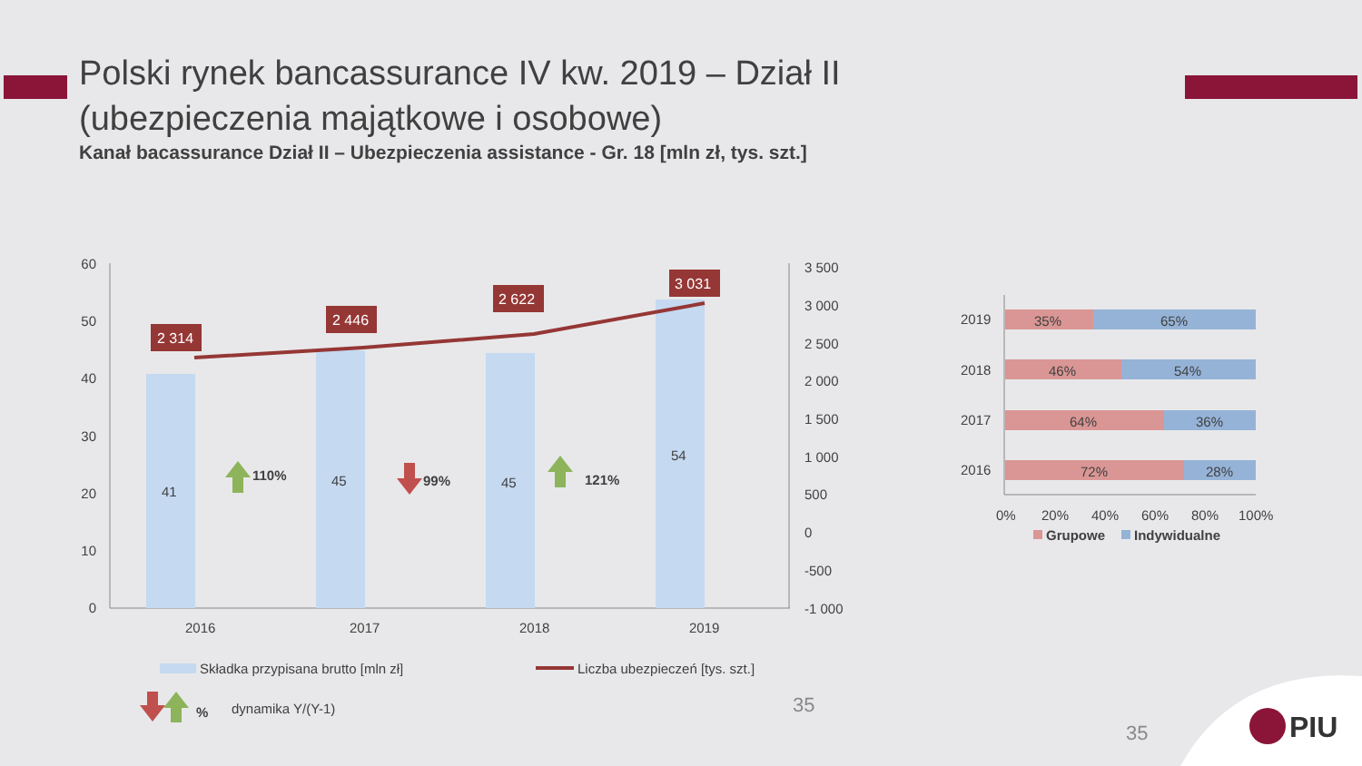Polski rynek bancassurance IV kw. 2019 – Dział II
(ubezpieczenia majątkowe i osobowe)
Kanał bacassurance Dział II – Ubezpieczenia assistance - Gr. 18 [mln zł, tys. szt.]
60
50
40
30
20
10
0
3 500
3 000
2 500
2 000
1 500
1 000
500
0
-500
-1 000
2 314
2 446
2 622
3 031
41
45
45
54
2016
2017
2018
2019
110%
99%
121%
Składka przypisana brutto [mln zł]
Liczba ubezpieczeń [tys. szt.]
%
dynamika Y/(Y-1)
35
2019
2018
2017
2016
35%
65%
46%
54%
64%
36%
72%
28%
0%
20%
40%
60%
80%
100%
Grupowe
Indywidualne
35
PIU